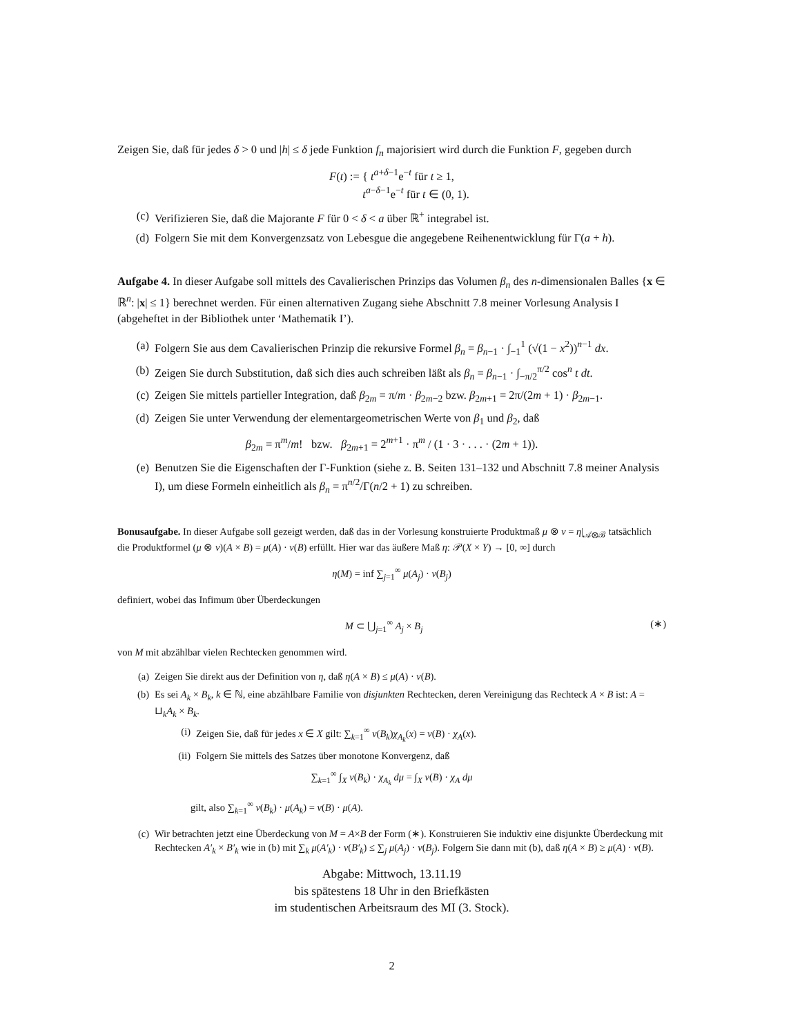Zeigen Sie, daß für jedes δ > 0 und |h| ≤ δ jede Funktion f<sub>n</sub> majorisiert wird durch die Funktion F, gegeben durch
F(t) := { t<sup>a+δ−1</sup>e<sup>−t</sup> für t ≥ 1,
t<sup>a−δ−1</sup>e<sup>−t</sup> für t ∈ (0, 1).
(c) Verifizieren Sie, daß die Majorante F für 0 < δ < a über ℝ<sup>+</sup> integrabel ist.
(d) Folgern Sie mit dem Konvergenzsatz von Lebesgue die angegebene Reihenentwicklung für Γ(a + h).
Aufgabe 4. In dieser Aufgabe soll mittels des Cavalierischen Prinzips das Volumen β<sub>n</sub> des n-dimensionalen Balles {x ∈ ℝ<sup>n</sup>: |x| ≤ 1} berechnet werden. Für einen alternativen Zugang siehe Abschnitt 7.8 meiner Vorlesung Analysis I (abgeheftet in der Bibliothek unter ‘Mathematik I’).
(a) Folgern Sie aus dem Cavalierischen Prinzip die rekursive Formel β<sub>n</sub> = β<sub>n−1</sub> · ∫<sub>−1</sub><sup>1</sup> (√(1 − x<sup>2</sup>))<sup>n−1</sup> dx.
(b) Zeigen Sie durch Substitution, daß sich dies auch schreiben läßt als β<sub>n</sub> = β<sub>n−1</sub> · ∫<sub>−π/2</sub><sup>π/2</sup> cos<sup>n</sup> t dt.
(c) Zeigen Sie mittels partieller Integration, daß β<sub>2m</sub> = π/m · β<sub>2m−2</sub> bzw. β<sub>2m+1</sub> = 2π/(2m + 1) · β<sub>2m−1</sub>.
(d) Zeigen Sie unter Verwendung der elementargeometrischen Werte von β<sub>1</sub> und β<sub>2</sub>, daß
β<sub>2m</sub> = π<sup>m</sup>/m! bzw. β<sub>2m+1</sub> = 2<sup>m+1</sup> · π<sup>m</sup> / (1 · 3 · . . . · (2m + 1)).
(e) Benutzen Sie die Eigenschaften der Γ-Funktion (siehe z. B. Seiten 131–132 und Abschnitt 7.8 meiner Analysis I), um diese Formeln einheitlich als β<sub>n</sub> = π<sup>n/2</sup>/Γ(n/2 + 1) zu schreiben.
Bonusaufgabe. In dieser Aufgabe soll gezeigt werden, daß das in der Vorlesung konstruierte Produktmaß μ ⊗ ν = η|<sub>𝒜⊗ℬ</sub> tatsächlich die Produktformel (μ ⊗ ν)(A × B) = μ(A) · ν(B) erfüllt. Hier war das äußere Maß η: 𝒫(X × Y) → [0, ∞] durch
η(M) = inf ∑<sub>j=1</sub><sup>∞</sup> μ(A<sub>j</sub>) · ν(B<sub>j</sub>)
definiert, wobei das Infimum über Überdeckungen
M ⊂ ⋃<sub>j=1</sub><sup>∞</sup> A<sub>j</sub> × B<sub>j</sub> (∗)
von M mit abzählbar vielen Rechtecken genommen wird.
(a) Zeigen Sie direkt aus der Definition von η, daß η(A × B) ≤ μ(A) · ν(B).
(b) Es sei A<sub>k</sub> × B<sub>k</sub>, k ∈ ℕ, eine abzählbare Familie von disjunkten Rechtecken, deren Vereinigung das Rechteck A × B ist: A = ⊔<sub>k</sub>A<sub>k</sub> × B<sub>k</sub>.
(i) Zeigen Sie, daß für jedes x ∈ X gilt: ∑<sub>k=1</sub><sup>∞</sup> ν(B<sub>k</sub>)χ<sub>A<sub>k</sub></sub>(x) = ν(B) · χ<sub>A</sub>(x).
(ii) Folgern Sie mittels des Satzes über monotone Konvergenz, daß
∑<sub>k=1</sub><sup>∞</sup> ∫<sub>X</sub> ν(B<sub>k</sub>) · χ<sub>A<sub>k</sub></sub> dμ = ∫<sub>X</sub> ν(B) · χ<sub>A</sub> dμ
gilt, also ∑<sub>k=1</sub><sup>∞</sup> ν(B<sub>k</sub>) · μ(A<sub>k</sub>) = ν(B) · μ(A).
(c) Wir betrachten jetzt eine Überdeckung von M = A×B der Form (∗). Konstruieren Sie induktiv eine disjunkte Überdeckung mit Rechtecken A′<sub>k</sub> × B′<sub>k</sub> wie in (b) mit ∑<sub>k</sub> μ(A′<sub>k</sub>) · ν(B′<sub>k</sub>) ≤ ∑<sub>j</sub> μ(A<sub>j</sub>) · ν(B<sub>j</sub>). Folgern Sie dann mit (b), daß η(A × B) ≥ μ(A) · ν(B).
Abgabe: Mittwoch, 13.11.19
bis spätestens 18 Uhr in den Briefkästen
im studentischen Arbeitsraum des MI (3. Stock).
2